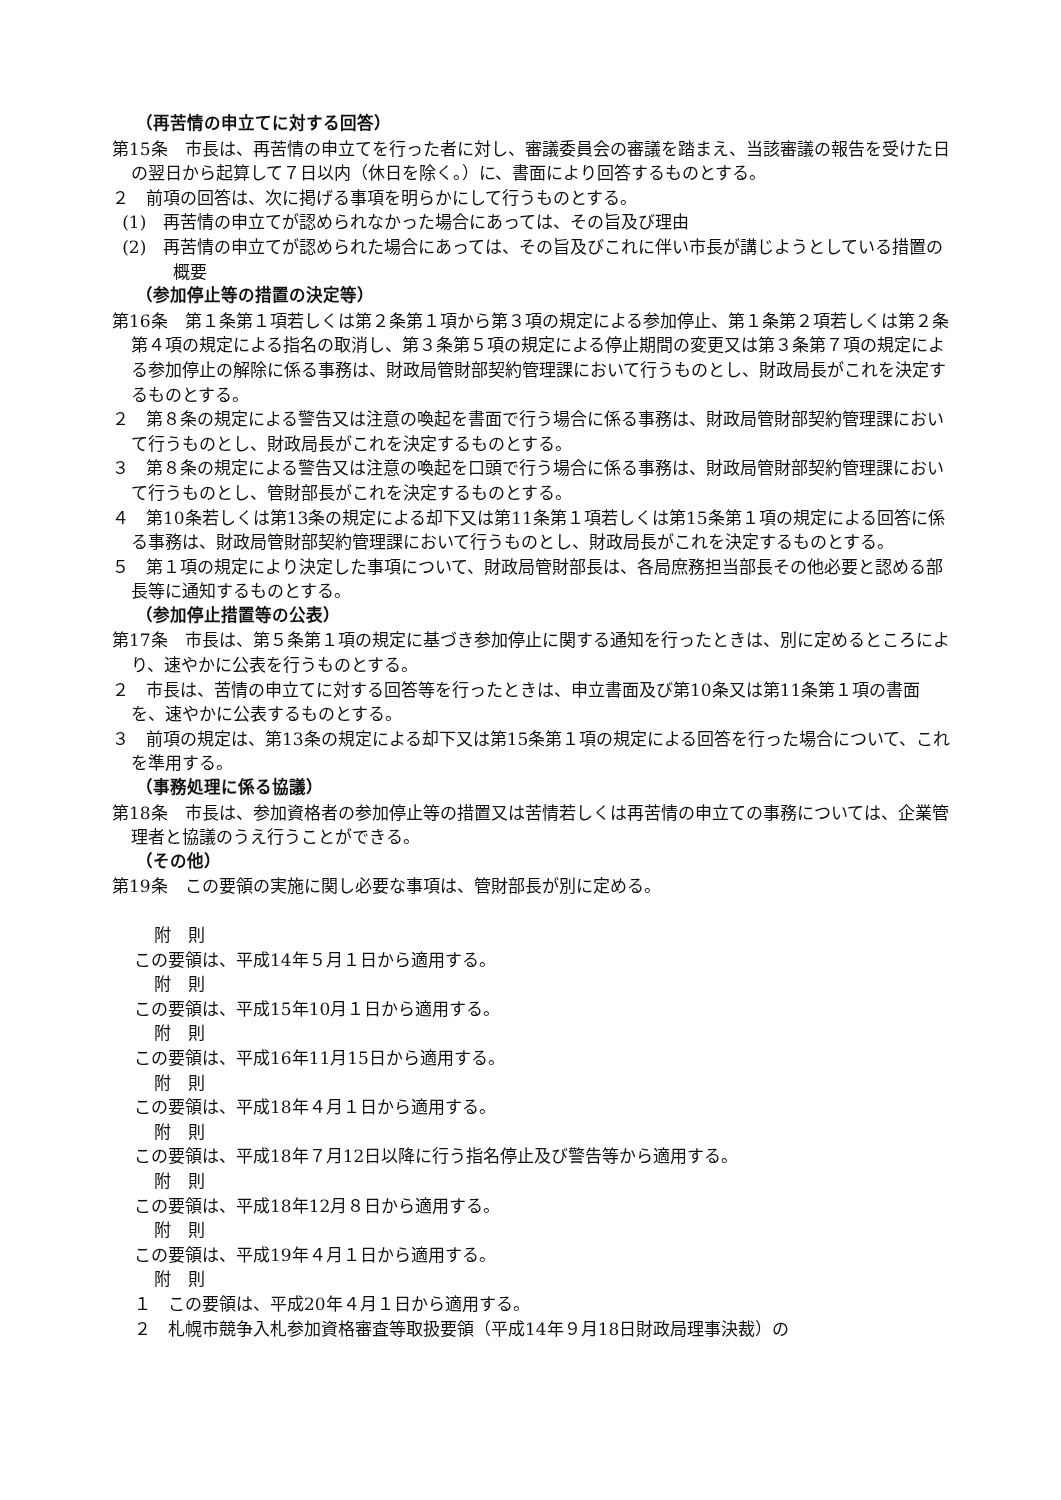（再苦情の申立てに対する回答）
第15条　市長は、再苦情の申立てを行った者に対し、審議委員会の審議を踏まえ、当該審議の報告を受けた日の翌日から起算して７日以内（休日を除く。）に、書面により回答するものとする。
２　前項の回答は、次に掲げる事項を明らかにして行うものとする。
(1)　再苦情の申立てが認められなかった場合にあっては、その旨及び理由
(2)　再苦情の申立てが認められた場合にあっては、その旨及びこれに伴い市長が講じようとしている措置の概要
（参加停止等の措置の決定等）
第16条　第１条第１項若しくは第２条第１項から第３項の規定による参加停止、第１条第２項若しくは第２条第４項の規定による指名の取消し、第３条第５項の規定による停止期間の変更又は第３条第７項の規定による参加停止の解除に係る事務は、財政局管財部契約管理課において行うものとし、財政局長がこれを決定するものとする。
２　第８条の規定による警告又は注意の喚起を書面で行う場合に係る事務は、財政局管財部契約管理課において行うものとし、財政局長がこれを決定するものとする。
３　第８条の規定による警告又は注意の喚起を口頭で行う場合に係る事務は、財政局管財部契約管理課において行うものとし、管財部長がこれを決定するものとする。
４　第10条若しくは第13条の規定による却下又は第11条第１項若しくは第15条第１項の規定による回答に係る事務は、財政局管財部契約管理課において行うものとし、財政局長がこれを決定するものとする。
５　第１項の規定により決定した事項について、財政局管財部長は、各局庶務担当部長その他必要と認める部長等に通知するものとする。
（参加停止措置等の公表）
第17条　市長は、第５条第１項の規定に基づき参加停止に関する通知を行ったときは、別に定めるところにより、速やかに公表を行うものとする。
２　市長は、苦情の申立てに対する回答等を行ったときは、申立書面及び第10条又は第11条第１項の書面を、速やかに公表するものとする。
３　前項の規定は、第13条の規定による却下又は第15条第１項の規定による回答を行った場合について、これを準用する。
（事務処理に係る協議）
第18条　市長は、参加資格者の参加停止等の措置又は苦情若しくは再苦情の申立ての事務については、企業管理者と協議のうえ行うことができる。
（その他）
第19条　この要領の実施に関し必要な事項は、管財部長が別に定める。
附　則
この要領は、平成14年５月１日から適用する。
附　則
この要領は、平成15年10月１日から適用する。
附　則
この要領は、平成16年11月15日から適用する。
附　則
この要領は、平成18年４月１日から適用する。
附　則
この要領は、平成18年７月12日以降に行う指名停止及び警告等から適用する。
附　則
この要領は、平成18年12月８日から適用する。
附　則
この要領は、平成19年４月１日から適用する。
附　則
１　この要領は、平成20年４月１日から適用する。
２　札幌市競争入札参加資格審査等取扱要領（平成14年９月18日財政局理事決裁）の